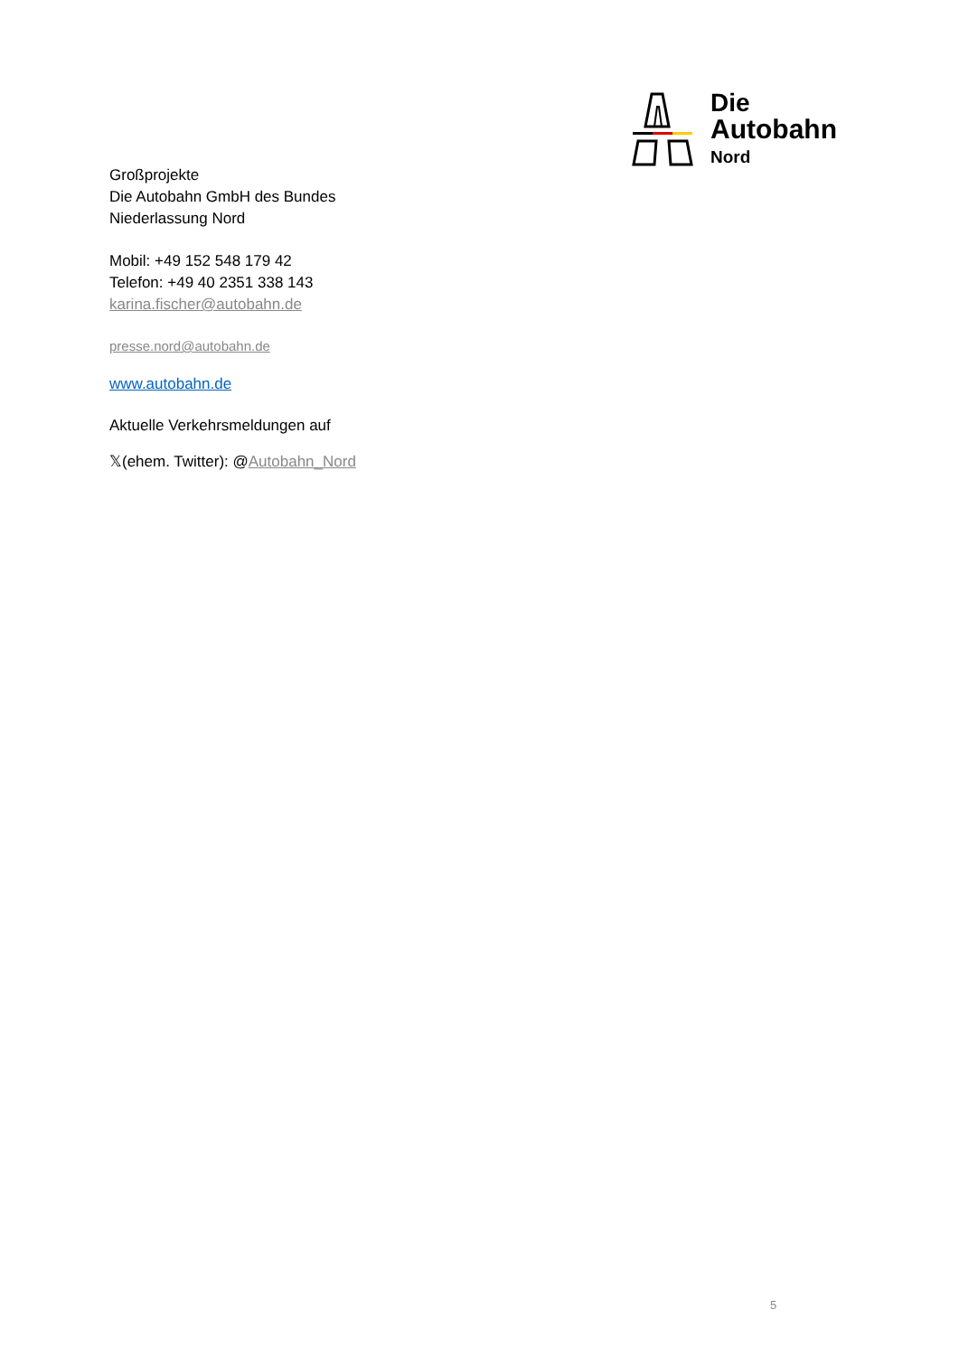Die
Autobahn
Nord
Großprojekte
Die Autobahn GmbH des Bundes
Niederlassung Nord
Mobil: +49 152 548 179 42
Telefon: +49 40 2351 338 143
karina.fischer@autobahn.de
presse.nord@autobahn.de
www.autobahn.de
Aktuelle Verkehrsmeldungen auf
𝕏(ehem. Twitter): @Autobahn_Nord
5